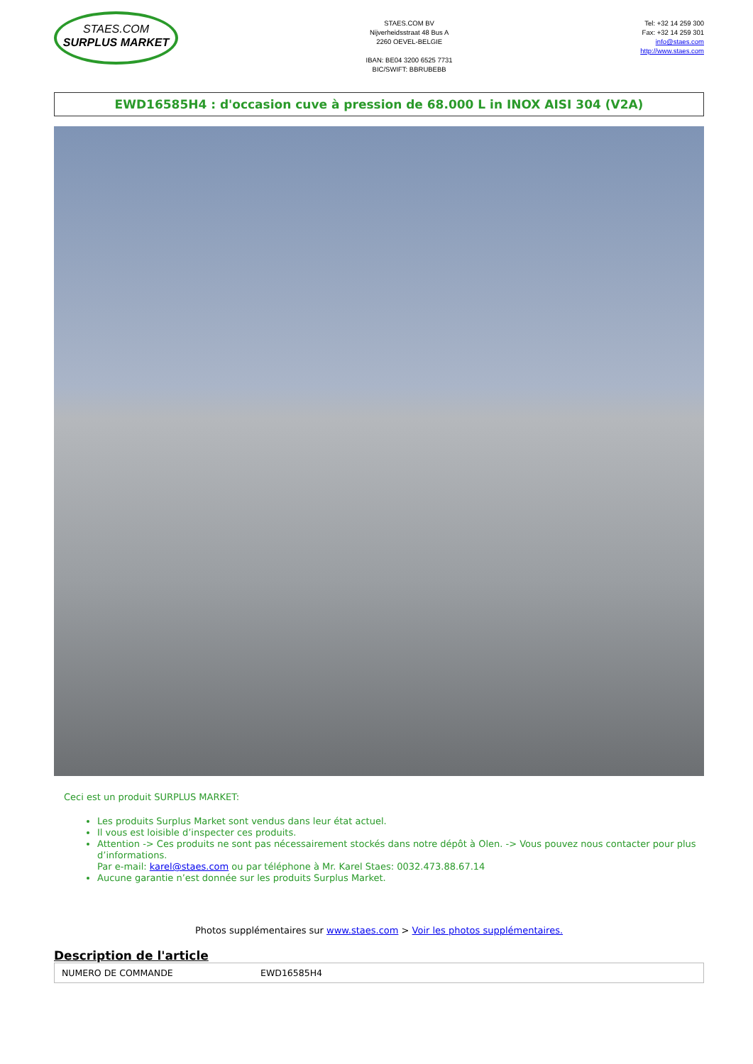STAES.COM
SURPLUS MARKET
STAES.COM BV
Nijverheidsstraat 48 Bus A
2260 OEVEL-BELGIE
IBAN: BE04 3200 6525 7731
BIC/SWIFT: BBRUBEBB
Tel: +32 14 259 300
Fax: +32 14 259 301
info@staes.com
http://www.staes.com
EWD16585H4 : d'occasion cuve à pression de 68.000 L in INOX AISI 304 (V2A)
Ceci est un produit SURPLUS MARKET:
Les produits Surplus Market sont vendus dans leur état actuel.
Il vous est loisible d’inspecter ces produits.
Attention -> Ces produits ne sont pas nécessairement stockés dans notre dépôt à Olen. -> Vous pouvez nous contacter pour plus d’informations.
Par e-mail: karel@staes.com ou par téléphone à Mr. Karel Staes: 0032.473.88.67.14
Aucune garantie n’est donnée sur les produits Surplus Market.
Photos supplémentaires sur www.staes.com > Voir les photos supplémentaires.
Description de l'article
| NUMERO DE COMMANDE | EWD16585H4 |